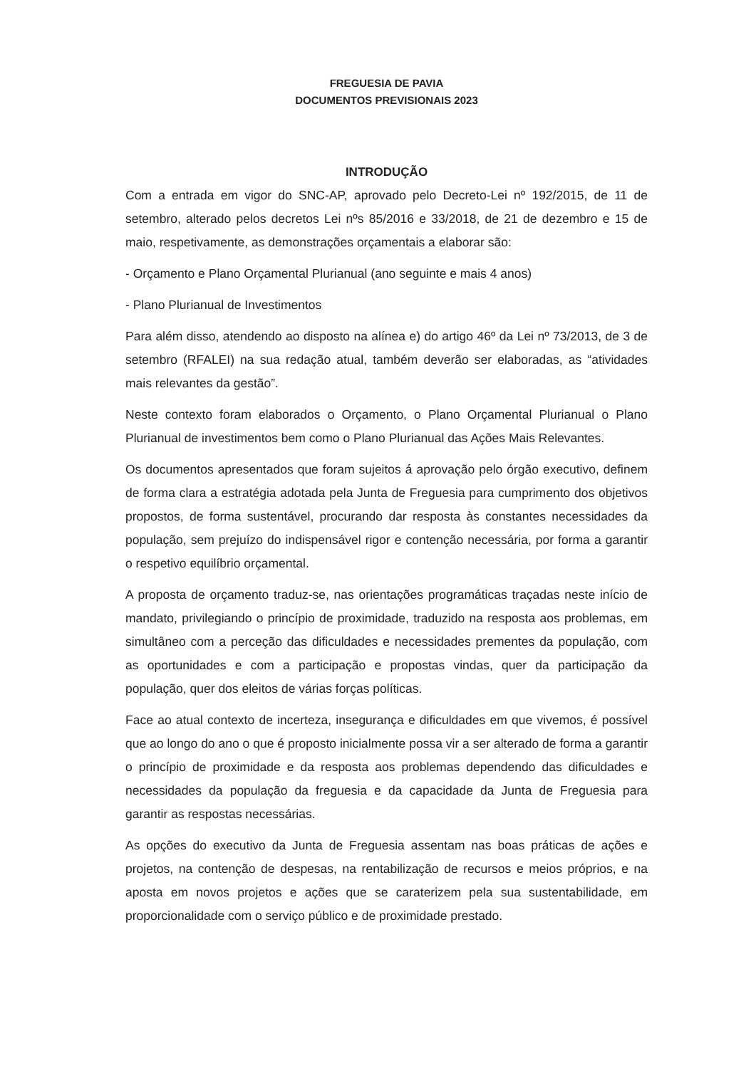FREGUESIA DE PAVIA
DOCUMENTOS PREVISIONAIS 2023
INTRODUÇÃO
Com a entrada em vigor do SNC-AP, aprovado pelo Decreto-Lei nº 192/2015, de 11 de setembro, alterado pelos decretos Lei nºs 85/2016 e 33/2018, de 21 de dezembro e 15 de maio, respetivamente, as demonstrações orçamentais a elaborar são:
- Orçamento e Plano Orçamental Plurianual (ano seguinte e mais 4 anos)
- Plano Plurianual de Investimentos
Para além disso, atendendo ao disposto na alínea e) do artigo 46º da Lei nº 73/2013, de 3 de setembro (RFALEI) na sua redação atual, também deverão ser elaboradas, as “atividades mais relevantes da gestão”.
Neste contexto foram elaborados o Orçamento, o Plano Orçamental Plurianual o Plano Plurianual de investimentos bem como o Plano Plurianual das Ações Mais Relevantes.
Os documentos apresentados que foram sujeitos á aprovação pelo órgão executivo, definem de forma clara a estratégia adotada pela Junta de Freguesia para cumprimento dos objetivos propostos, de forma sustentável, procurando dar resposta às constantes necessidades da população, sem prejuízo do indispensável rigor e contenção necessária, por forma a garantir o respetivo equilíbrio orçamental.
A proposta de orçamento traduz-se, nas orientações programáticas traçadas neste início de mandato, privilegiando o princípio de proximidade, traduzido na resposta aos problemas, em simultâneo com a perceção das dificuldades e necessidades prementes da população, com as oportunidades e com a participação e propostas vindas, quer da participação da população, quer dos eleitos de várias forças políticas.
Face ao atual contexto de incerteza, insegurança e dificuldades em que vivemos, é possível que ao longo do ano o que é proposto inicialmente possa vir a ser alterado de forma a garantir o princípio de proximidade e da resposta aos problemas dependendo das dificuldades e necessidades da população da freguesia e da capacidade da Junta de Freguesia para garantir as respostas necessárias.
As opções do executivo da Junta de Freguesia assentam nas boas práticas de ações e projetos, na contenção de despesas, na rentabilização de recursos e meios próprios, e na aposta em novos projetos e ações que se caraterizem pela sua sustentabilidade, em proporcionalidade com o serviço público e de proximidade prestado.